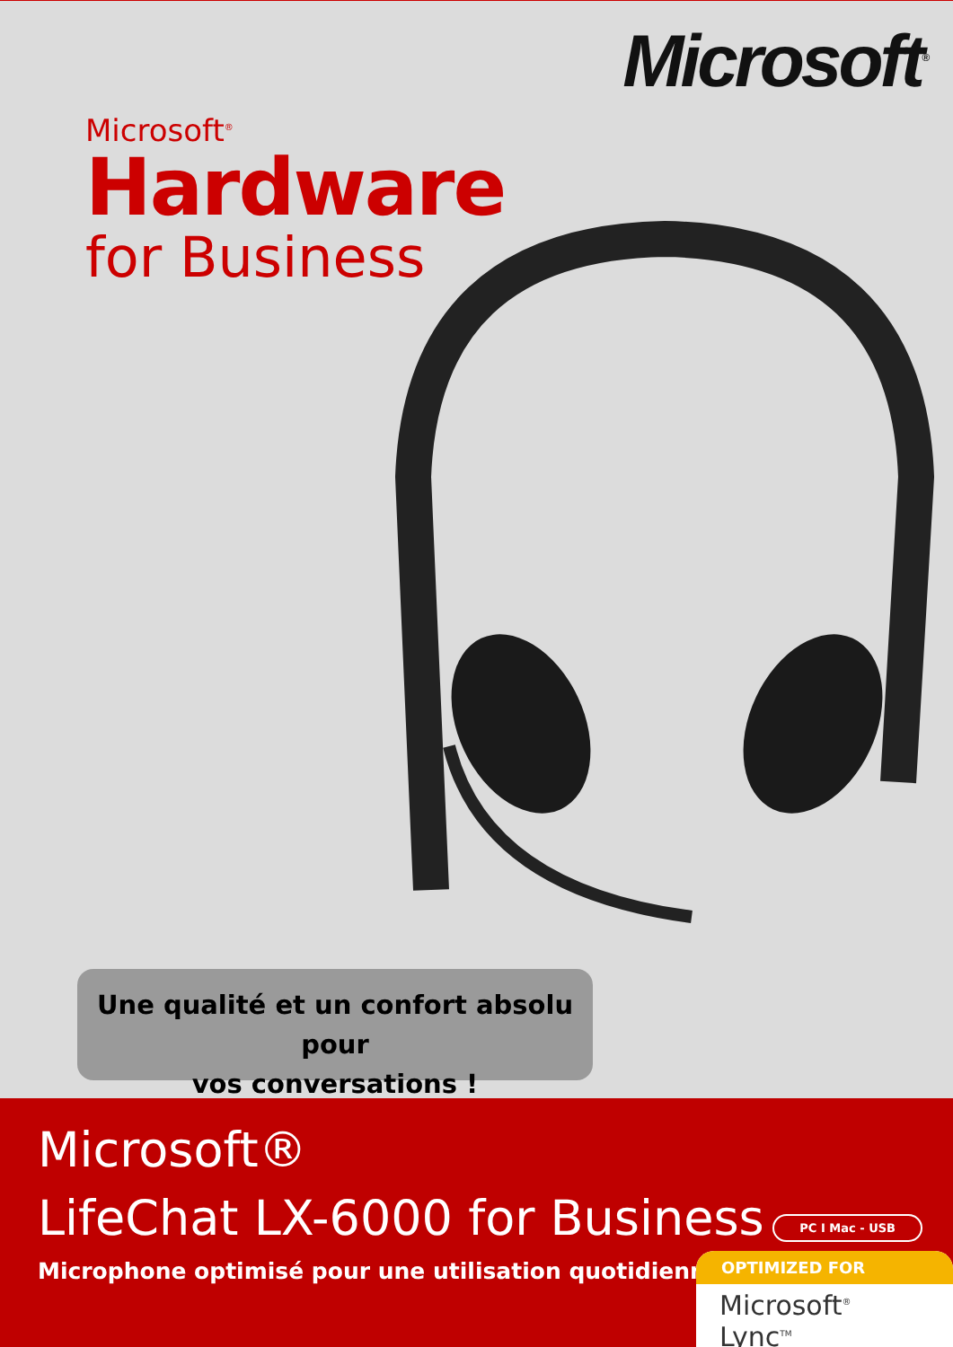Microsoft<sup>®</sup>
Microsoft<sup>®</sup>
Hardware
for Business
Une qualité et un confort absolu pour
vos conversations !
Microsoft®
LifeChat LX-6000 for Business
Microphone optimisé pour une utilisation quotidienne
PC I Mac - USB
OPTIMIZED FOR
Microsoft<sup>®</sup> Lync<sup>TM</sup>